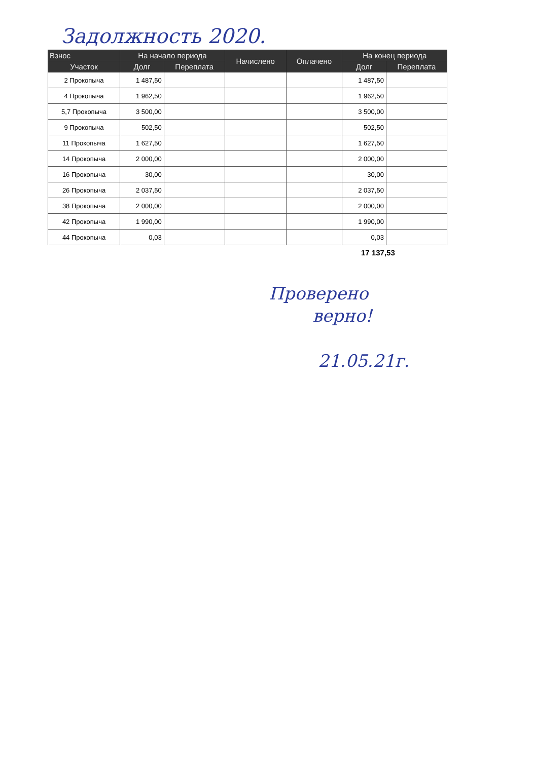Задолжность 2020.
| Взнос | На начало периода | | Начислено | Оплачено | На конец периода | |
| --- | --- | --- | --- | --- | --- | --- |
| Участок | Долг | Переплата | | | Долг | Переплата |
| 2 Прокопыча | 1 487,50 | | | | 1 487,50 | |
| 4 Прокопыча | 1 962,50 | | | | 1 962,50 | |
| 5,7 Прокопыча | 3 500,00 | | | | 3 500,00 | |
| 9 Прокопыча | 502,50 | | | | 502,50 | |
| 11 Прокопыча | 1 627,50 | | | | 1 627,50 | |
| 14 Прокопыча | 2 000,00 | | | | 2 000,00 | |
| 16 Прокопыча | 30,00 | | | | 30,00 | |
| 26 Прокопыча | 2 037,50 | | | | 2 037,50 | |
| 38 Прокопыча | 2 000,00 | | | | 2 000,00 | |
| 42 Прокопыча | 1 990,00 | | | | 1 990,00 | |
| 44 Прокопыча | 0,03 | | | | 0,03 | |
17 137,53
Проверено
верно!
21.05.21г.